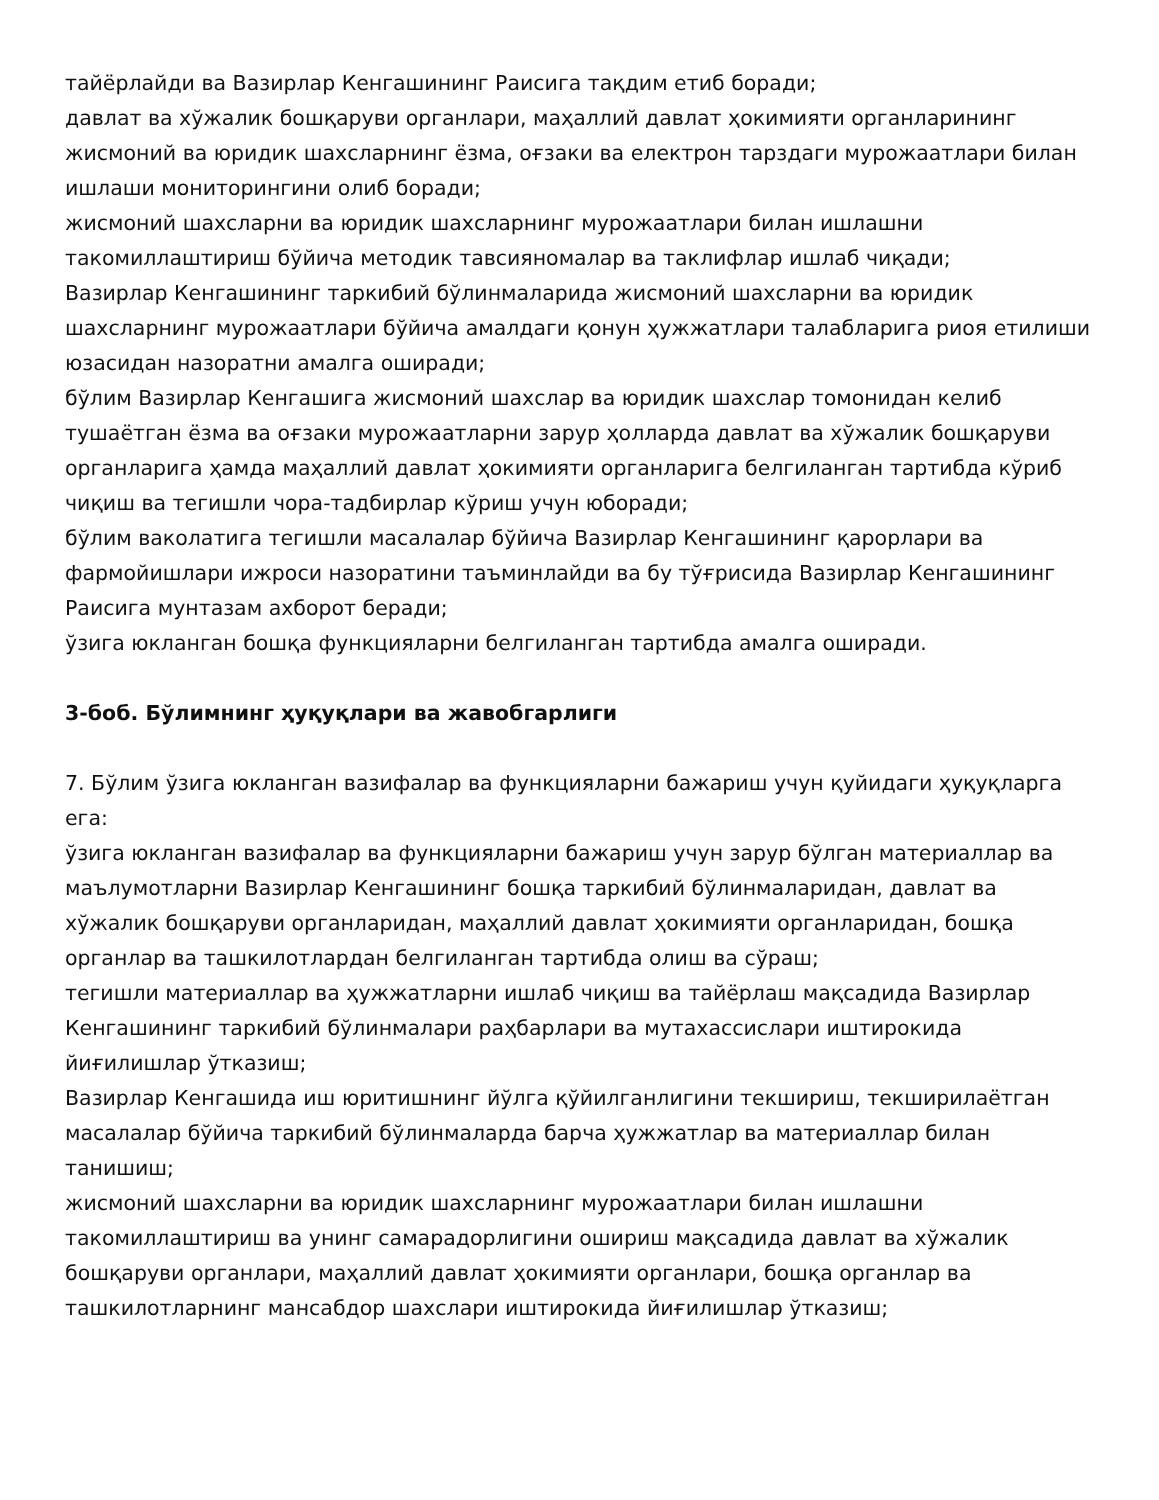тайёрлайди ва Вазирлар Кенгашининг Раисига тақдим етиб боради;
давлат ва хўжалик бошқаруви органлари, маҳаллий давлат ҳокимияти органларининг жисмоний ва юридик шахсларнинг ёзма, оғзаки ва електрон тарздаги мурожаатлари билан ишлаши мониторингини олиб боради;
жисмоний шахсларни ва юридик шахсларнинг мурожаатлари билан ишлашни такомиллаштириш бўйича методик тавсияномалар ва таклифлар ишлаб чиқади;
Вазирлар Кенгашининг таркибий бўлинмаларида жисмоний шахсларни ва юридик шахсларнинг мурожаатлари бўйича амалдаги қонун ҳужжатлари талабларига риоя етилиши юзасидан назоратни амалга оширади;
бўлим Вазирлар Кенгашига жисмоний шахслар ва юридик шахслар томонидан келиб тушаётган ёзма ва оғзаки мурожаатларни зарур ҳолларда давлат ва хўжалик бошқаруви органларига ҳамда маҳаллий давлат ҳокимияти органларига белгиланган тартибда кўриб чиқиш ва тегишли чора-тадбирлар кўриш учун юборади;
бўлим ваколатига тегишли масалалар бўйича Вазирлар Кенгашининг қарорлари ва фармойишлари ижроси назоратини таъминлайди ва бу тўғрисида Вазирлар Кенгашининг Раисига мунтазам ахборот беради;
ўзига юкланган бошқа функцияларни белгиланган тартибда амалга оширади.
3-боб. Бўлимнинг ҳуқуқлари ва жавобгарлиги
7. Бўлим ўзига юкланган вазифалар ва функцияларни бажариш учун қуйидаги ҳуқуқларга ега:
ўзига юкланган вазифалар ва функцияларни бажариш учун зарур бўлган материаллар ва маълумотларни Вазирлар Кенгашининг бошқа таркибий бўлинмаларидан, давлат ва хўжалик бошқаруви органларидан, маҳаллий давлат ҳокимияти органларидан, бошқа органлар ва ташкилотлардан белгиланган тартибда олиш ва сўраш;
тегишли материаллар ва ҳужжатларни ишлаб чиқиш ва тайёрлаш мақсадида Вазирлар Кенгашининг таркибий бўлинмалари раҳбарлари ва мутахассислари иштирокида йиғилишлар ўтказиш;
Вазирлар Кенгашида иш юритишнинг йўлга қўйилганлигини текшириш, текширилаётган масалалар бўйича таркибий бўлинмаларда барча ҳужжатлар ва материаллар билан танишиш;
жисмоний шахсларни ва юридик шахсларнинг мурожаатлари билан ишлашни такомиллаштириш ва унинг самарадорлигини ошириш мақсадида давлат ва хўжалик бошқаруви органлари, маҳаллий давлат ҳокимияти органлари, бошқа органлар ва ташкилотларнинг мансабдор шахслари иштирокида йиғилишлар ўтказиш;